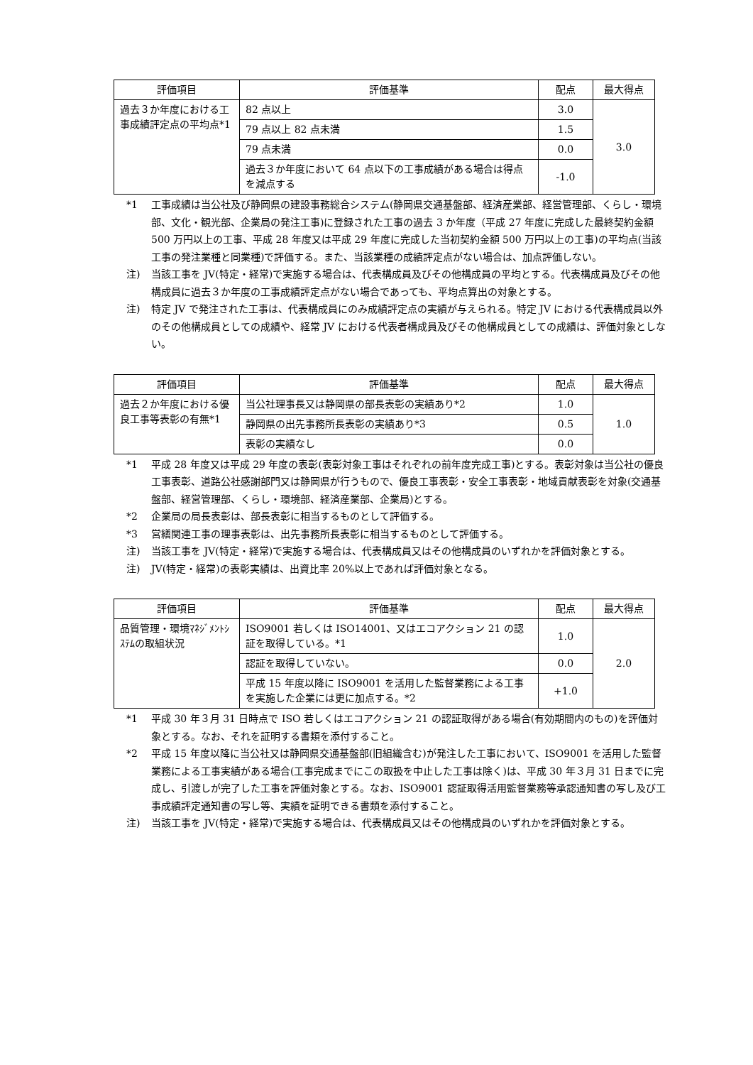| 評価項目 | 評価基準 | 配点 | 最大得点 |
| --- | --- | --- | --- |
| 過去３か年度における工事成績評定点の平均点*1 | 82 点以上 | 3.0 | 3.0 |
| | 79 点以上 82 点未満 | 1.5 | |
| | 79 点未満 | 0.0 | |
| | 過去３か年度において 64 点以下の工事成績がある場合は得点を減点する | -1.0 | |
*1 工事成績は当公社及び静岡県の建設事務総合システム(静岡県交通基盤部、経済産業部、経営管理部、くらし・環境部、文化・観光部、企業局の発注工事)に登録された工事の過去 3 か年度（平成 27 年度に完成した最終契約金額 500 万円以上の工事、平成 28 年度又は平成 29 年度に完成した当初契約金額 500 万円以上の工事)の平均点(当該工事の発注業種と同業種)で評価する。また、当該業種の成績評定点がない場合は、加点評価しない。
注) 当該工事を JV(特定・経常)で実施する場合は、代表構成員及びその他構成員の平均とする。代表構成員及びその他構成員に過去３か年度の工事成績評定点がない場合であっても、平均点算出の対象とする。
注) 特定 JV で発注された工事は、代表構成員にのみ成績評定点の実績が与えられる。特定 JV における代表構成員以外のその他構成員としての成績や、経常 JV における代表者構成員及びその他構成員としての成績は、評価対象としない。
| 評価項目 | 評価基準 | 配点 | 最大得点 |
| --- | --- | --- | --- |
| 過去２か年度における優良工事等表彰の有無*1 | 当公社理事長又は静岡県の部長表彰の実績あり*2 | 1.0 | 1.0 |
| | 静岡県の出先事務所長表彰の実績あり*3 | 0.5 | |
| | 表彰の実績なし | 0.0 | |
*1 平成 28 年度又は平成 29 年度の表彰(表彰対象工事はそれぞれの前年度完成工事)とする。表彰対象は当公社の優良工事表彰、道路公社感謝部門又は静岡県が行うもので、優良工事表彰・安全工事表彰・地域貢献表彰を対象(交通基盤部、経営管理部、くらし・環境部、経済産業部、企業局)とする。
*2 企業局の局長表彰は、部長表彰に相当するものとして評価する。
*3 営繕関連工事の理事表彰は、出先事務所長表彰に相当するものとして評価する。
注) 当該工事を JV(特定・経常)で実施する場合は、代表構成員又はその他構成員のいずれかを評価対象とする。
注) JV(特定・経常)の表彰実績は、出資比率 20%以上であれば評価対象となる。
| 評価項目 | 評価基準 | 配点 | 最大得点 |
| --- | --- | --- | --- |
| 品質管理・環境ﾏﾈｼﾞﾒﾝﾄｼｽﾃﾑの取組状況 | ISO9001 若しくは ISO14001、又はエコアクション 21 の認証を取得している。*1 | 1.0 | 2.0 |
| | 認証を取得していない。 | 0.0 | |
| | 平成 15 年度以降に ISO9001 を活用した監督業務による工事を実施した企業には更に加点する。*2 | +1.0 | |
*1 平成 30 年３月 31 日時点で ISO 若しくはエコアクション 21 の認証取得がある場合(有効期間内のもの)を評価対象とする。なお、それを証明する書類を添付すること。
*2 平成 15 年度以降に当公社又は静岡県交通基盤部(旧組織含む)が発注した工事において、ISO9001 を活用した監督業務による工事実績がある場合(工事完成までにこの取扱を中止した工事は除く)は、平成 30 年３月 31 日までに完成し、引渡しが完了した工事を評価対象とする。なお、ISO9001 認証取得活用監督業務等承認通知書の写し及び工事成績評定通知書の写し等、実績を証明できる書類を添付すること。
注) 当該工事を JV(特定・経常)で実施する場合は、代表構成員又はその他構成員のいずれかを評価対象とする。